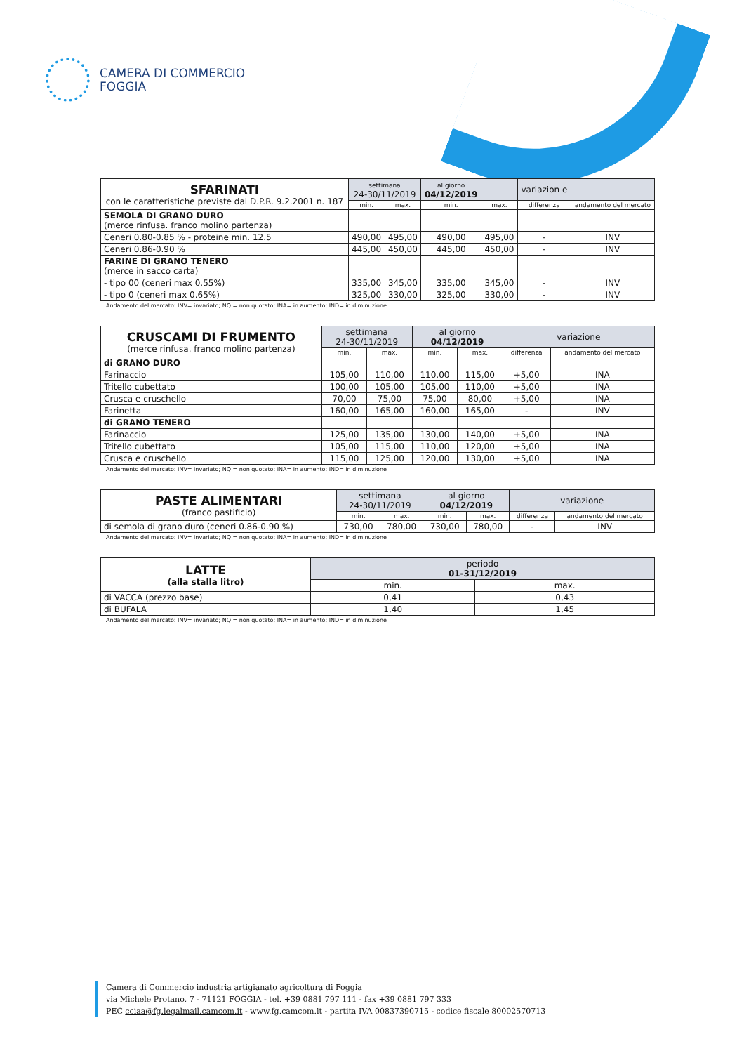CAMERA DI COMMERCIO
FOGGIA
| SFARINATI con le caratteristiche previste dal D.P.R. 9.2.2001 n. 187 | settimana 24-30/11/2019 | | al giorno 04/12/2019 | | variazion e | |
| --- | --- | --- | --- | --- | --- | --- |
| | min. | max. | min. | max. | differenza | andamento del mercato |
| SEMOLA DI GRANO DURO (merce rinfusa. franco molino partenza) | | | | | | |
| Ceneri 0.80-0.85 % - proteine min. 12.5 | 490,00 | 495,00 | 490,00 | 495,00 | - | INV |
| Ceneri 0.86-0.90 % | 445,00 | 450,00 | 445,00 | 450,00 | - | INV |
| FARINE DI GRANO TENERO (merce in sacco carta) | | | | | | |
| - tipo 00 (ceneri max 0.55%) | 335,00 | 345,00 | 335,00 | 345,00 | - | INV |
| - tipo 0 (ceneri max 0.65%) | 325,00 | 330,00 | 325,00 | 330,00 | - | INV |
Andamento del mercato: INV= invariato; NQ = non quotato; INA= in aumento; IND= in diminuzione
| CRUSCAMI DI FRUMENTO (merce rinfusa. franco molino partenza) | settimana 24-30/11/2019 | | al giorno 04/12/2019 | | variazione | |
| --- | --- | --- | --- | --- | --- | --- |
| | min. | max. | min. | max. | differenza | andamento del mercato |
| di GRANO DURO | | | | | | |
| Farinaccio | 105,00 | 110,00 | 110,00 | 115,00 | +5,00 | INA |
| Tritello cubettato | 100,00 | 105,00 | 105,00 | 110,00 | +5,00 | INA |
| Crusca e cruschello | 70,00 | 75,00 | 75,00 | 80,00 | +5,00 | INA |
| Farinetta | 160,00 | 165,00 | 160,00 | 165,00 | - | INV |
| di GRANO TENERO | | | | | | |
| Farinaccio | 125,00 | 135,00 | 130,00 | 140,00 | +5,00 | INA |
| Tritello cubettato | 105,00 | 115,00 | 110,00 | 120,00 | +5,00 | INA |
| Crusca e cruschello | 115,00 | 125,00 | 120,00 | 130,00 | +5,00 | INA |
Andamento del mercato: INV= invariato; NQ = non quotato; INA= in aumento; IND= in diminuzione
| PASTE ALIMENTARI (franco pastificio) | settimana 24-30/11/2019 | | al giorno 04/12/2019 | | variazione | |
| --- | --- | --- | --- | --- | --- | --- |
| | min. | max. | min. | max. | differenza | andamento del mercato |
| di semola di grano duro (ceneri 0.86-0.90 %) | 730,00 | 780,00 | 730,00 | 780,00 | - | INV |
Andamento del mercato: INV= invariato; NQ = non quotato; INA= in aumento; IND= in diminuzione
| LATTE (alla stalla litro) | periodo 01-31/12/2019 | |
| --- | --- | --- |
| | min. | max. |
| di VACCA (prezzo base) | 0,41 | 0,43 |
| di BUFALA | 1,40 | 1,45 |
Andamento del mercato: INV= invariato; NQ = non quotato; INA= in aumento; IND= in diminuzione
Camera di Commercio industria artigianato agricoltura di Foggia
via Michele Protano, 7 - 71121 FOGGIA - tel. +39 0881 797 111 - fax +39 0881 797 333
PEC cciaa@fg.legalmail.camcom.it - www.fg.camcom.it - partita IVA 00837390715 - codice fiscale 80002570713